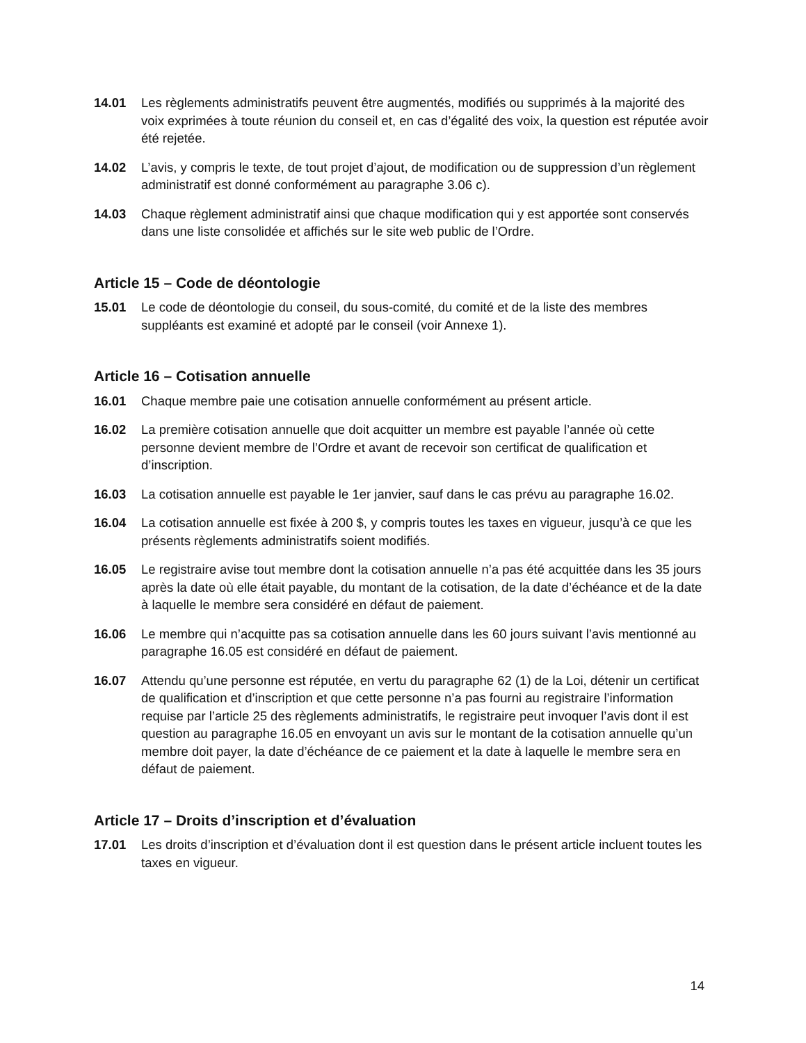14.01 Les règlements administratifs peuvent être augmentés, modifiés ou supprimés à la majorité des voix exprimées à toute réunion du conseil et, en cas d’égalité des voix, la question est réputée avoir été rejetée.
14.02 L’avis, y compris le texte, de tout projet d’ajout, de modification ou de suppression d’un règlement administratif est donné conformément au paragraphe 3.06 c).
14.03 Chaque règlement administratif ainsi que chaque modification qui y est apportée sont conservés dans une liste consolidée et affichés sur le site web public de l’Ordre.
Article 15 – Code de déontologie
15.01 Le code de déontologie du conseil, du sous-comité, du comité et de la liste des membres suppléants est examiné et adopté par le conseil (voir Annexe 1).
Article 16 – Cotisation annuelle
16.01 Chaque membre paie une cotisation annuelle conformément au présent article.
16.02 La première cotisation annuelle que doit acquitter un membre est payable l’année où cette personne devient membre de l’Ordre et avant de recevoir son certificat de qualification et d’inscription.
16.03 La cotisation annuelle est payable le 1er janvier, sauf dans le cas prévu au paragraphe 16.02.
16.04 La cotisation annuelle est fixée à 200 $, y compris toutes les taxes en vigueur, jusqu’à ce que les présents règlements administratifs soient modifiés.
16.05 Le registraire avise tout membre dont la cotisation annuelle n’a pas été acquittée dans les 35 jours après la date où elle était payable, du montant de la cotisation, de la date d’échéance et de la date à laquelle le membre sera considéré en défaut de paiement.
16.06 Le membre qui n’acquitte pas sa cotisation annuelle dans les 60 jours suivant l’avis mentionné au paragraphe 16.05 est considéré en défaut de paiement.
16.07 Attendu qu’une personne est réputée, en vertu du paragraphe 62 (1) de la Loi, détenir un certificat de qualification et d’inscription et que cette personne n’a pas fourni au registraire l’information requise par l’article 25 des règlements administratifs, le registraire peut invoquer l’avis dont il est question au paragraphe 16.05 en envoyant un avis sur le montant de la cotisation annuelle qu’un membre doit payer, la date d’échéance de ce paiement et la date à laquelle le membre sera en défaut de paiement.
Article 17 – Droits d’inscription et d’évaluation
17.01 Les droits d’inscription et d’évaluation dont il est question dans le présent article incluent toutes les taxes en vigueur.
14